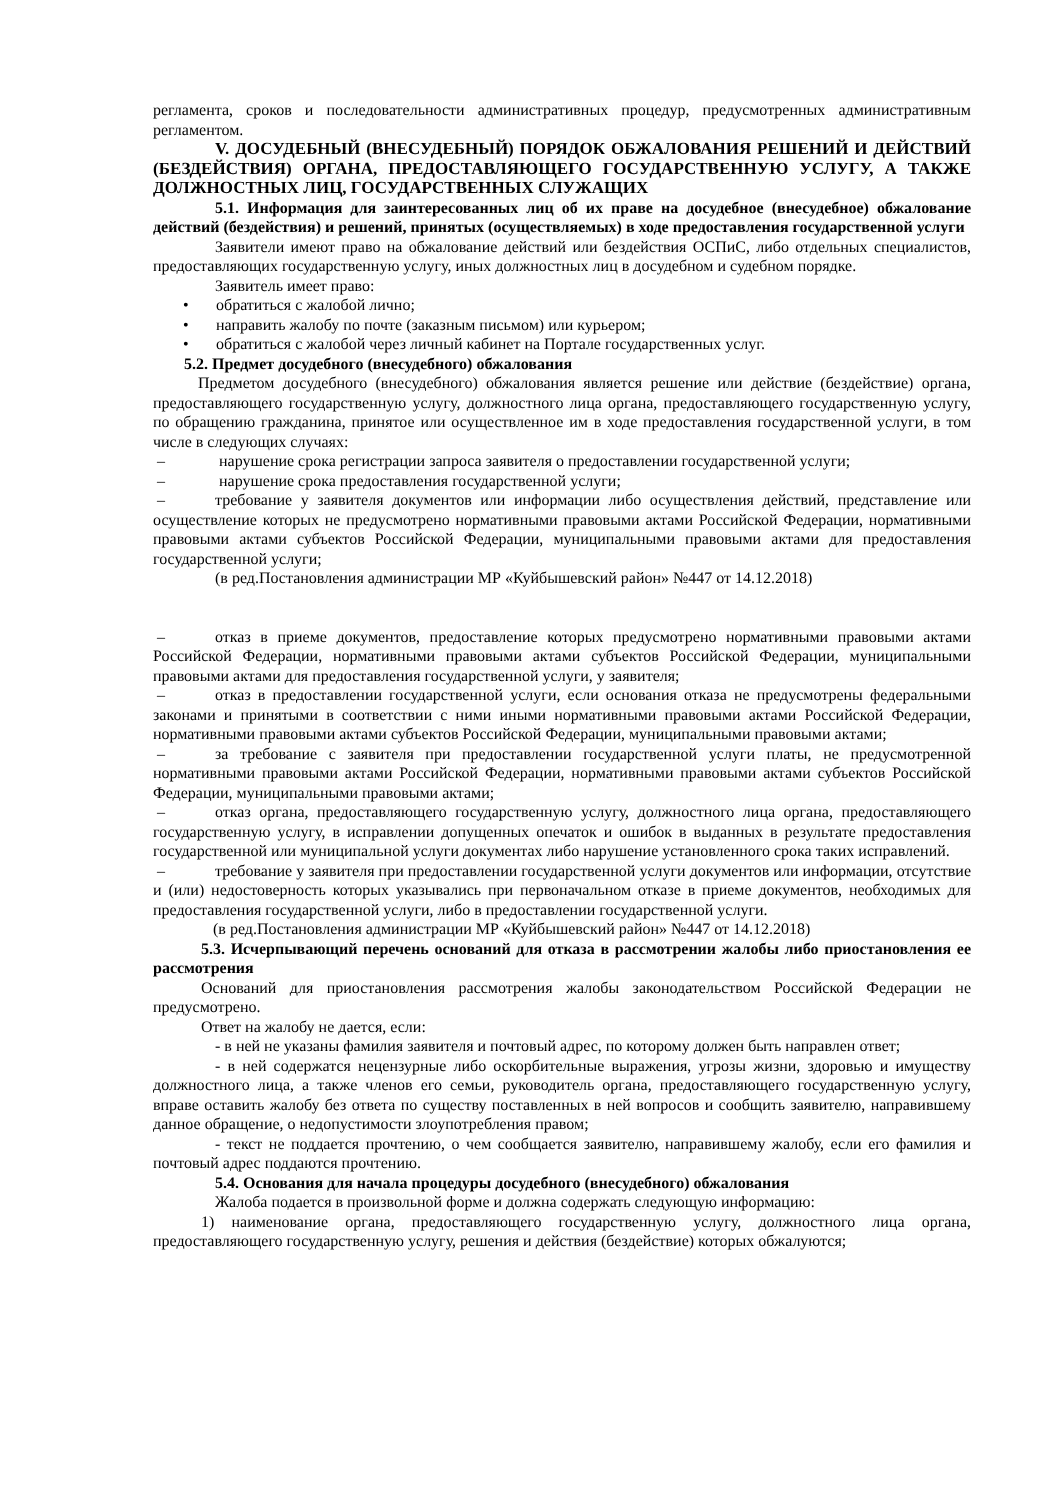регламента, сроков и последовательности административных процедур, предусмотренных административным регламентом.
V. ДОСУДЕБНЫЙ (ВНЕСУДЕБНЫЙ) ПОРЯДОК ОБЖАЛОВАНИЯ РЕШЕНИЙ И ДЕЙСТВИЙ (БЕЗДЕЙСТВИЯ) ОРГАНА, ПРЕДОСТАВЛЯЮЩЕГО ГОСУДАРСТВЕННУЮ УСЛУГУ, А ТАКЖЕ ДОЛЖНОСТНЫХ ЛИЦ, ГОСУДАРСТВЕННЫХ СЛУЖАЩИХ
5.1. Информация для заинтересованных лиц об их праве на досудебное (внесудебное) обжалование действий (бездействия) и решений, принятых (осуществляемых) в ходе предоставления государственной услуги
Заявители имеют право на обжалование действий или бездействия ОСПиС, либо отдельных специалистов, предоставляющих государственную услугу, иных должностных лиц в досудебном и судебном порядке.
Заявитель имеет право:
• обратиться с жалобой лично;
• направить жалобу по почте (заказным письмом) или курьером;
• обратиться с жалобой через личный кабинет на Портале государственных услуг.
5.2. Предмет досудебного (внесудебного) обжалования
Предметом досудебного (внесудебного) обжалования является решение или действие (бездействие) органа, предоставляющего государственную услугу, должностного лица органа, предоставляющего государственную услугу, по обращению гражданина, принятое или осуществленное им в ходе предоставления государственной услуги, в том числе в следующих случаях:
– нарушение срока регистрации запроса заявителя о предоставлении государственной услуги;
– нарушение срока предоставления государственной услуги;
– требование у заявителя документов или информации либо осуществления действий, представление или осуществление которых не предусмотрено нормативными правовыми актами Российской Федерации, нормативными правовыми актами субъектов Российской Федерации, муниципальными правовыми актами для предоставления государственной услуги;
(в ред.Постановления администрации МР «Куйбышевский район» №447 от 14.12.2018)
– отказ в приеме документов, предоставление которых предусмотрено нормативными правовыми актами Российской Федерации, нормативными правовыми актами субъектов Российской Федерации, муниципальными правовыми актами для предоставления государственной услуги, у заявителя;
– отказ в предоставлении государственной услуги, если основания отказа не предусмотрены федеральными законами и принятыми в соответствии с ними иными нормативными правовыми актами Российской Федерации, нормативными правовыми актами субъектов Российской Федерации, муниципальными правовыми актами;
– за требование с заявителя при предоставлении государственной услуги платы, не предусмотренной нормативными правовыми актами Российской Федерации, нормативными правовыми актами субъектов Российской Федерации, муниципальными правовыми актами;
– отказ органа, предоставляющего государственную услугу, должностного лица органа, предоставляющего государственную услугу, в исправлении допущенных опечаток и ошибок в выданных в результате предоставления государственной или муниципальной услуги документах либо нарушение установленного срока таких исправлений.
– требование у заявителя при предоставлении государственной услуги документов или информации, отсутствие и (или) недостоверность которых указывались при первоначальном отказе в приеме документов, необходимых для предоставления государственной услуги, либо в предоставлении государственной услуги.
(в ред.Постановления администрации МР «Куйбышевский район» №447 от 14.12.2018)
5.3. Исчерпывающий перечень оснований для отказа в рассмотрении жалобы либо приостановления ее рассмотрения
Оснований для приостановления рассмотрения жалобы законодательством Российской Федерации не предусмотрено.
Ответ на жалобу не дается, если:
- в ней не указаны фамилия заявителя и почтовый адрес, по которому должен быть направлен ответ;
- в ней содержатся нецензурные либо оскорбительные выражения, угрозы жизни, здоровью и имуществу должностного лица, а также членов его семьи, руководитель органа, предоставляющего государственную услугу, вправе оставить жалобу без ответа по существу поставленных в ней вопросов и сообщить заявителю, направившему данное обращение, о недопустимости злоупотребления правом;
- текст не поддается прочтению, о чем сообщается заявителю, направившему жалобу, если его фамилия и почтовый адрес поддаются прочтению.
5.4. Основания для начала процедуры досудебного (внесудебного) обжалования
Жалоба подается в произвольной форме и должна содержать следующую информацию:
1) наименование органа, предоставляющего государственную услугу, должностного лица органа, предоставляющего государственную услугу, решения и действия (бездействие) которых обжалуются;